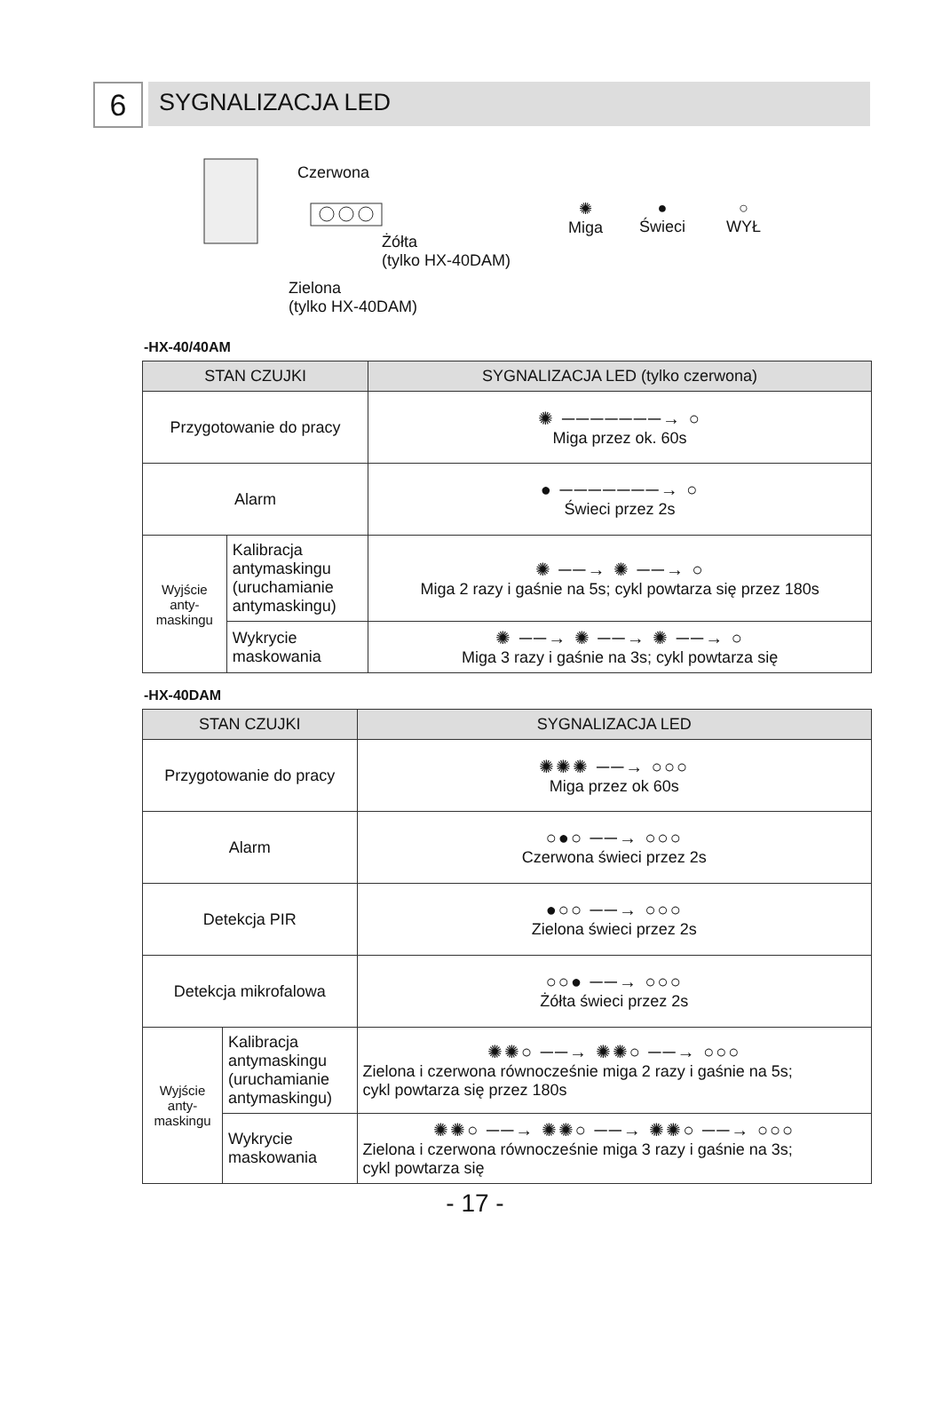6
SYGNALIZACJA LED
Czerwona
Żółta
(tylko HX-40DAM)
Zielona
(tylko HX-40DAM)
✺
Miga
●
Świeci
○
WYŁ
-HX-40/40AM
| STAN CZUJKI | | SYGNALIZACJA LED (tylko czerwona) |
| --- | --- | --- |
| Przygotowanie do pracy | | ✺ ───────→ ○ Miga przez ok. 60s |
| Alarm | | ● ───────→ ○ Świeci przez 2s |
| Wyjście anty- maskingu | Kalibracja antymaskingu (uruchamianie antymaskingu) | ✺ ──→ ✺ ──→ ○ Miga 2 razy i gaśnie na 5s; cykl powtarza się przez 180s |
| | Wykrycie maskowania | ✺ ──→ ✺ ──→ ✺ ──→ ○ Miga 3 razy i gaśnie na 3s; cykl powtarza się |
-HX-40DAM
| STAN CZUJKI | | SYGNALIZACJA LED |
| --- | --- | --- |
| Przygotowanie do pracy | | ✺✺✺ ──→ ○○○ Miga przez ok 60s |
| Alarm | | ○●○ ──→ ○○○ Czerwona świeci przez 2s |
| Detekcja PIR | | ●○○ ──→ ○○○ Zielona świeci przez 2s |
| Detekcja mikrofalowa | | ○○● ──→ ○○○ Żółta świeci przez 2s |
| Wyjście anty- maskingu | Kalibracja antymaskingu (uruchamianie antymaskingu) | ✺✺○ ──→ ✺✺○ ──→ ○○○ Zielona i czerwona równocześnie miga 2 razy i gaśnie na 5s; cykl powtarza się przez 180s |
| | Wykrycie maskowania | ✺✺○ ──→ ✺✺○ ──→ ✺✺○ ──→ ○○○ Zielona i czerwona równocześnie miga 3 razy i gaśnie na 3s; cykl powtarza się |
- 17 -